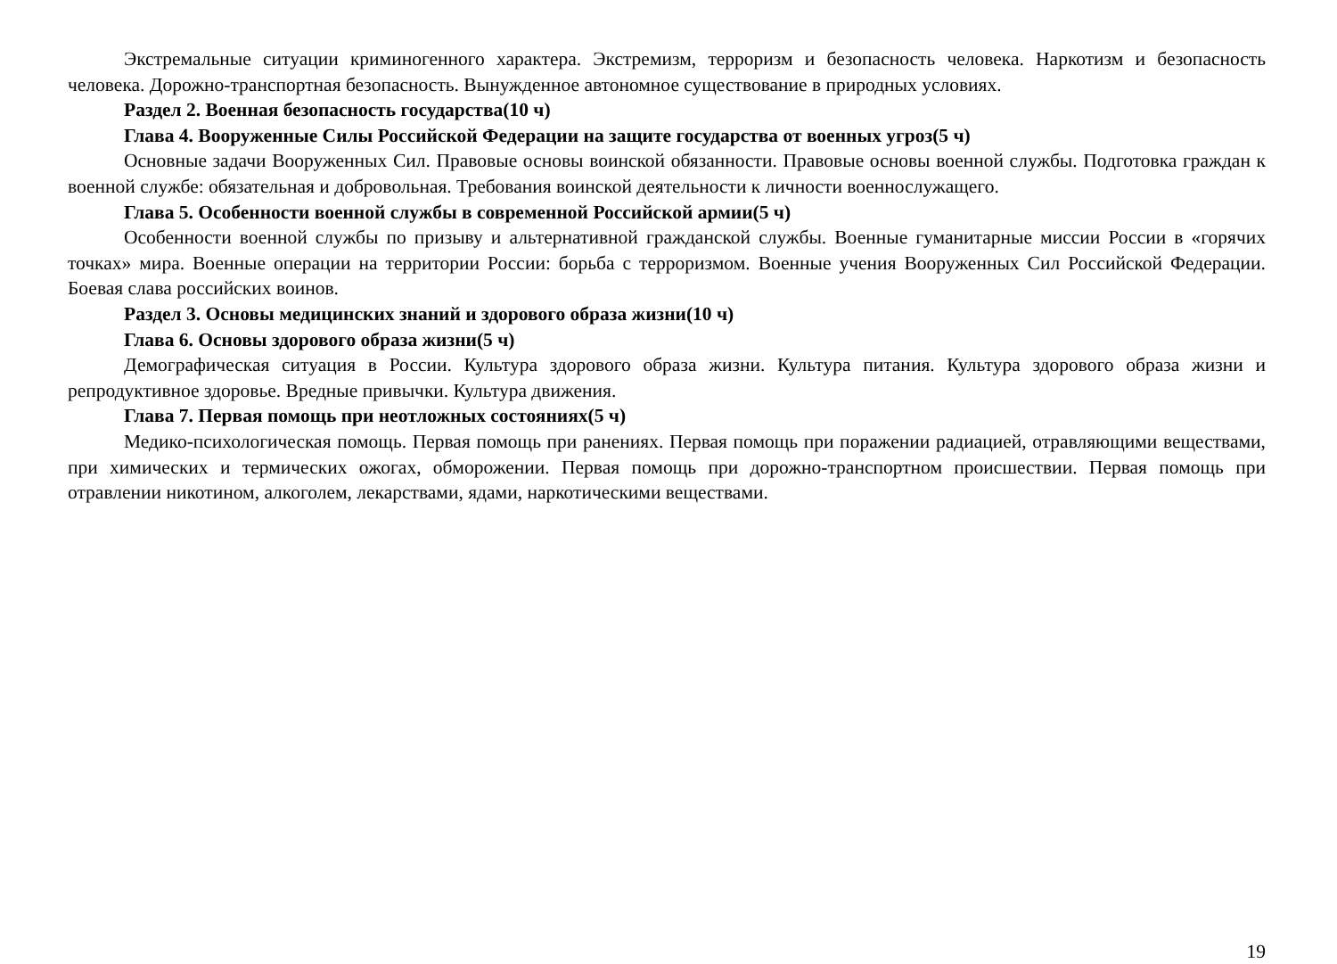Экстремальные ситуации криминогенного характера. Экстремизм, терроризм и безопасность человека. Наркотизм и безопасность человека. Дорожно-транспортная безопасность. Вынужденное автономное существование в природных условиях.
Раздел 2. Военная безопасность государства(10 ч)
Глава 4. Вооруженные Силы Российской Федерации на защите государства от военных угроз(5 ч)
Основные задачи Вооруженных Сил. Правовые основы воинской обязанности. Правовые основы военной службы. Подготовка граждан к военной службе: обязательная и добровольная. Требования воинской деятельности к личности военнослужащего.
Глава 5. Особенности военной службы в современной Российской армии(5 ч)
Особенности военной службы по призыву и альтернативной гражданской службы. Военные гуманитарные миссии России в «горячих точках» мира. Военные операции на территории России: борьба с терроризмом. Военные учения Вооруженных Сил Российской Федерации. Боевая слава российских воинов.
Раздел 3. Основы медицинских знаний и здорового образа жизни(10 ч)
Глава 6. Основы здорового образа жизни(5 ч)
Демографическая ситуация в России. Культура здорового образа жизни. Культура питания. Культура здорового образа жизни и репродуктивное здоровье. Вредные привычки. Культура движения.
Глава 7. Первая помощь при неотложных состояниях(5 ч)
Медико-психологическая помощь. Первая помощь при ранениях. Первая помощь при поражении радиацией, отравляющими веществами, при химических и термических ожогах, обморожении. Первая помощь при дорожно-транспортном происшествии. Первая помощь при отравлении никотином, алкоголем, лекарствами, ядами, наркотическими веществами.
19